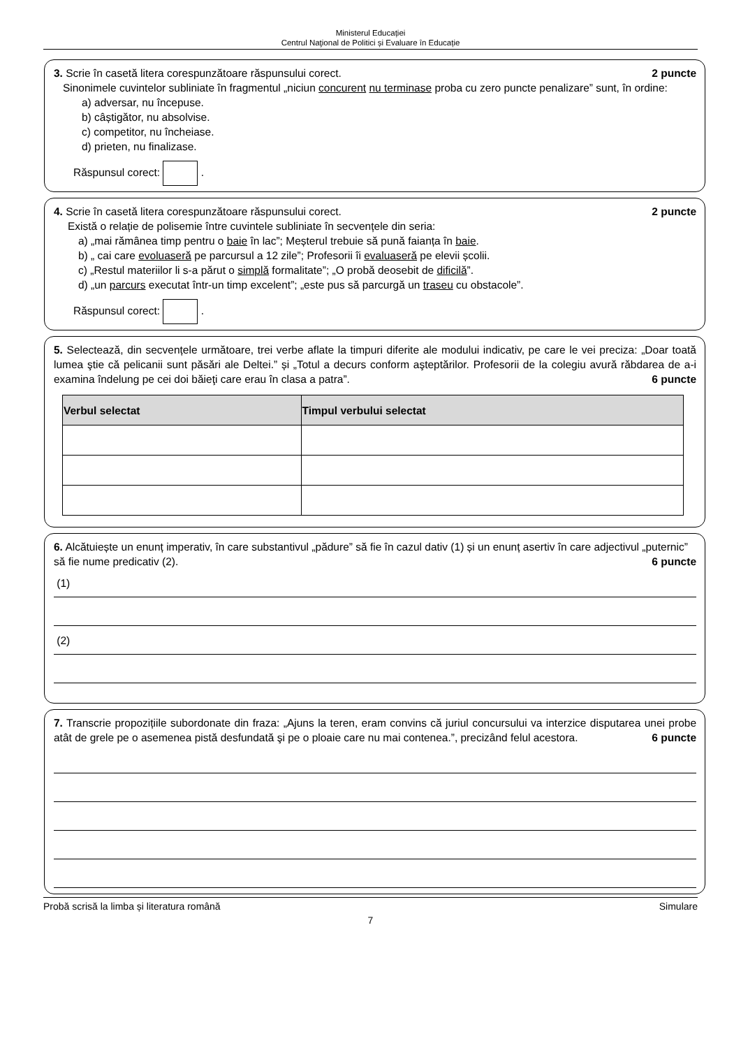Ministerul Educației
Centrul Naţional de Politici și Evaluare în Educație
2 puncte 3. Scrie în casetă litera corespunzătoare răspunsului corect.
Sinonimele cuvintelor subliniate în fragmentul „niciun concurent nu terminase proba cu zero puncte penalizare” sunt, în ordine:
a) adversar, nu începuse.
b) câștigător, nu absolvise.
c) competitor, nu încheiase.
d) prieten, nu finalizase.
Răspunsul corect: .
2 puncte 4. Scrie în casetă litera corespunzătoare răspunsului corect.
Există o relație de polisemie între cuvintele subliniate în secvențele din seria:
a) „mai rămânea timp pentru o baie în lac”; Meșterul trebuie să pună faianța în baie.
b) „ cai care evoluaseră pe parcursul a 12 zile”; Profesorii îi evaluaseră pe elevii școlii.
c) „Restul materiilor li s-a părut o simplă formalitate”; „O probă deosebit de dificilă”.
d) „un parcurs executat într-un timp excelent”; „este pus să parcurgă un traseu cu obstacole”.
Răspunsul corect: .
5. Selectează, din secvențele următoare, trei verbe aflate la timpuri diferite ale modului indicativ, pe care le vei preciza: „Doar toată lumea ştie că pelicanii sunt păsări ale Deltei.” și „Totul a decurs conform aşteptărilor. Profesorii de la colegiu avură răbdarea de a-i examina îndelung pe cei doi băieţi care erau în clasa a patra”. 6 puncte
| Verbul selectat | Timpul verbului selectat |
| --- | --- |
6. Alcătuiește un enunț imperativ, în care substantivul „pădure” să fie în cazul dativ (1) și un enunț asertiv în care adjectivul „puternic” să fie nume predicativ (2). 6 puncte
(1)
(2)
7. Transcrie propozițiile subordonate din fraza: „Ajuns la teren, eram convins că juriul concursului va interzice disputarea unei probe atât de grele pe o asemenea pistă desfundată şi pe o ploaie care nu mai contenea.”, precizând felul acestora. 6 puncte
Probă scrisă la limba și literatura română Simulare
7